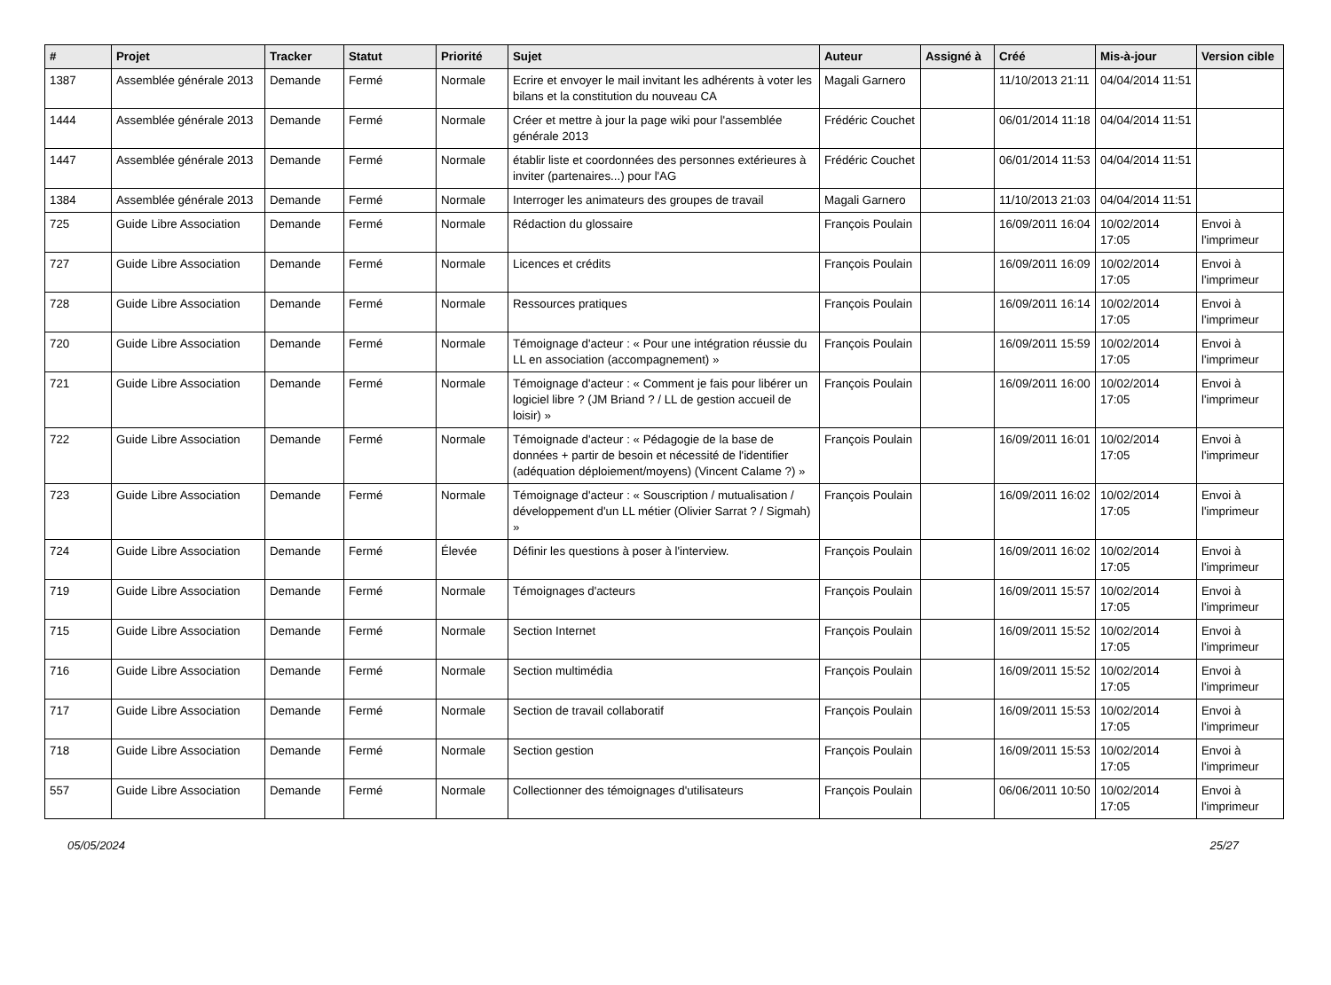| # | Projet | Tracker | Statut | Priorité | Sujet | Auteur | Assigné à | Créé | Mis-à-jour | Version cible |
| --- | --- | --- | --- | --- | --- | --- | --- | --- | --- | --- |
| 1387 | Assemblée générale 2013 | Demande | Fermé | Normale | Ecrire et envoyer le mail invitant les adhérents à voter les bilans et la constitution du nouveau CA | Magali Garnero | | 11/10/2013 21:11 | 04/04/2014 11:51 | |
| 1444 | Assemblée générale 2013 | Demande | Fermé | Normale | Créer et mettre à jour la page wiki pour l'assemblée générale 2013 | Frédéric Couchet | | 06/01/2014 11:18 | 04/04/2014 11:51 | |
| 1447 | Assemblée générale 2013 | Demande | Fermé | Normale | établir liste et coordonnées des personnes extérieures à inviter (partenaires...) pour l'AG | Frédéric Couchet | | 06/01/2014 11:53 | 04/04/2014 11:51 | |
| 1384 | Assemblée générale 2013 | Demande | Fermé | Normale | Interroger les animateurs des groupes de travail | Magali Garnero | | 11/10/2013 21:03 | 04/04/2014 11:51 | |
| 725 | Guide Libre Association | Demande | Fermé | Normale | Rédaction du glossaire | François Poulain | | 16/09/2011 16:04 | 10/02/2014 17:05 | Envoi à l'imprimeur |
| 727 | Guide Libre Association | Demande | Fermé | Normale | Licences et crédits | François Poulain | | 16/09/2011 16:09 | 10/02/2014 17:05 | Envoi à l'imprimeur |
| 728 | Guide Libre Association | Demande | Fermé | Normale | Ressources pratiques | François Poulain | | 16/09/2011 16:14 | 10/02/2014 17:05 | Envoi à l'imprimeur |
| 720 | Guide Libre Association | Demande | Fermé | Normale | Témoignage d'acteur : « Pour une intégration réussie du LL en association (accompagnement) » | François Poulain | | 16/09/2011 15:59 | 10/02/2014 17:05 | Envoi à l'imprimeur |
| 721 | Guide Libre Association | Demande | Fermé | Normale | Témoignage d'acteur : « Comment je fais pour libérer un logiciel libre ? (JM Briand ? / LL de gestion accueil de loisir) » | François Poulain | | 16/09/2011 16:00 | 10/02/2014 17:05 | Envoi à l'imprimeur |
| 722 | Guide Libre Association | Demande | Fermé | Normale | Témoignade d'acteur : « Pédagogie de la base de données + partir de besoin et nécessité de l'identifier (adéquation déploiement/moyens) (Vincent Calame ?) » | François Poulain | | 16/09/2011 16:01 | 10/02/2014 17:05 | Envoi à l'imprimeur |
| 723 | Guide Libre Association | Demande | Fermé | Normale | Témoignage d'acteur : « Souscription / mutualisation / développement d'un LL métier (Olivier Sarrat ? / Sigmah) » | François Poulain | | 16/09/2011 16:02 | 10/02/2014 17:05 | Envoi à l'imprimeur |
| 724 | Guide Libre Association | Demande | Fermé | Élevée | Définir les questions à poser à l'interview. | François Poulain | | 16/09/2011 16:02 | 10/02/2014 17:05 | Envoi à l'imprimeur |
| 719 | Guide Libre Association | Demande | Fermé | Normale | Témoignages d'acteurs | François Poulain | | 16/09/2011 15:57 | 10/02/2014 17:05 | Envoi à l'imprimeur |
| 715 | Guide Libre Association | Demande | Fermé | Normale | Section Internet | François Poulain | | 16/09/2011 15:52 | 10/02/2014 17:05 | Envoi à l'imprimeur |
| 716 | Guide Libre Association | Demande | Fermé | Normale | Section multimédia | François Poulain | | 16/09/2011 15:52 | 10/02/2014 17:05 | Envoi à l'imprimeur |
| 717 | Guide Libre Association | Demande | Fermé | Normale | Section de travail collaboratif | François Poulain | | 16/09/2011 15:53 | 10/02/2014 17:05 | Envoi à l'imprimeur |
| 718 | Guide Libre Association | Demande | Fermé | Normale | Section gestion | François Poulain | | 16/09/2011 15:53 | 10/02/2014 17:05 | Envoi à l'imprimeur |
| 557 | Guide Libre Association | Demande | Fermé | Normale | Collectionner des témoignages d'utilisateurs | François Poulain | | 06/06/2011 10:50 | 10/02/2014 17:05 | Envoi à l'imprimeur |
05/05/2024 25/27